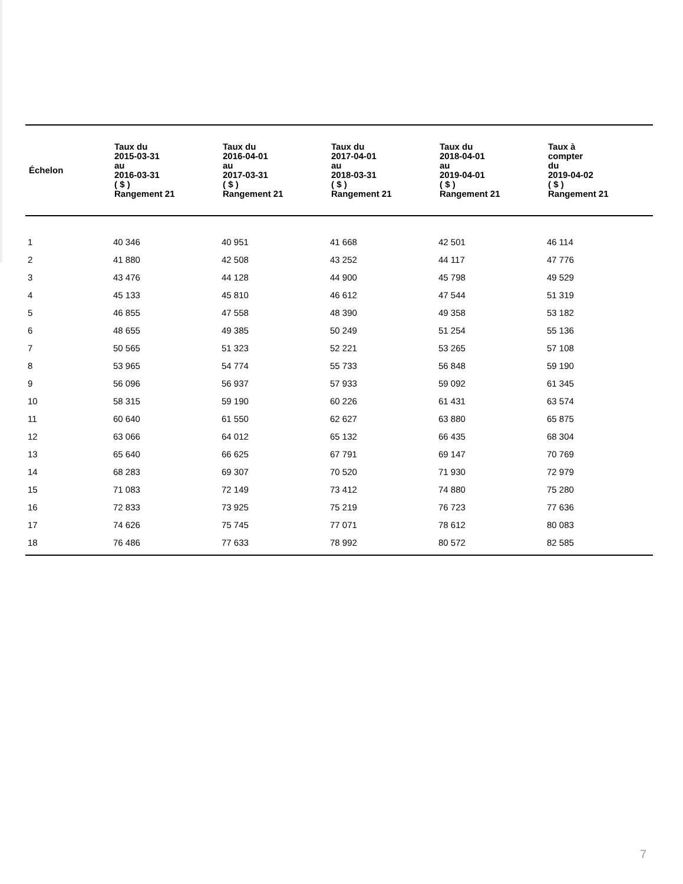| Échelon | Taux du 2015-03-31 au 2016-03-31 ( $ ) Rangement 21 | Taux du 2016-04-01 au 2017-03-31 ( $ ) Rangement 21 | Taux du 2017-04-01 au 2018-03-31 ( $ ) Rangement 21 | Taux du 2018-04-01 au 2019-04-01 ( $ ) Rangement 21 | Taux à compter du 2019-04-02 ( $ ) Rangement 21 |
| --- | --- | --- | --- | --- | --- |
| 1 | 40 346 | 40 951 | 41 668 | 42 501 | 46 114 |
| 2 | 41 880 | 42 508 | 43 252 | 44 117 | 47 776 |
| 3 | 43 476 | 44 128 | 44 900 | 45 798 | 49 529 |
| 4 | 45 133 | 45 810 | 46 612 | 47 544 | 51 319 |
| 5 | 46 855 | 47 558 | 48 390 | 49 358 | 53 182 |
| 6 | 48 655 | 49 385 | 50 249 | 51 254 | 55 136 |
| 7 | 50 565 | 51 323 | 52 221 | 53 265 | 57 108 |
| 8 | 53 965 | 54 774 | 55 733 | 56 848 | 59 190 |
| 9 | 56 096 | 56 937 | 57 933 | 59 092 | 61 345 |
| 10 | 58 315 | 59 190 | 60 226 | 61 431 | 63 574 |
| 11 | 60 640 | 61 550 | 62 627 | 63 880 | 65 875 |
| 12 | 63 066 | 64 012 | 65 132 | 66 435 | 68 304 |
| 13 | 65 640 | 66 625 | 67 791 | 69 147 | 70 769 |
| 14 | 68 283 | 69 307 | 70 520 | 71 930 | 72 979 |
| 15 | 71 083 | 72 149 | 73 412 | 74 880 | 75 280 |
| 16 | 72 833 | 73 925 | 75 219 | 76 723 | 77 636 |
| 17 | 74 626 | 75 745 | 77 071 | 78 612 | 80 083 |
| 18 | 76 486 | 77 633 | 78 992 | 80 572 | 82 585 |
7